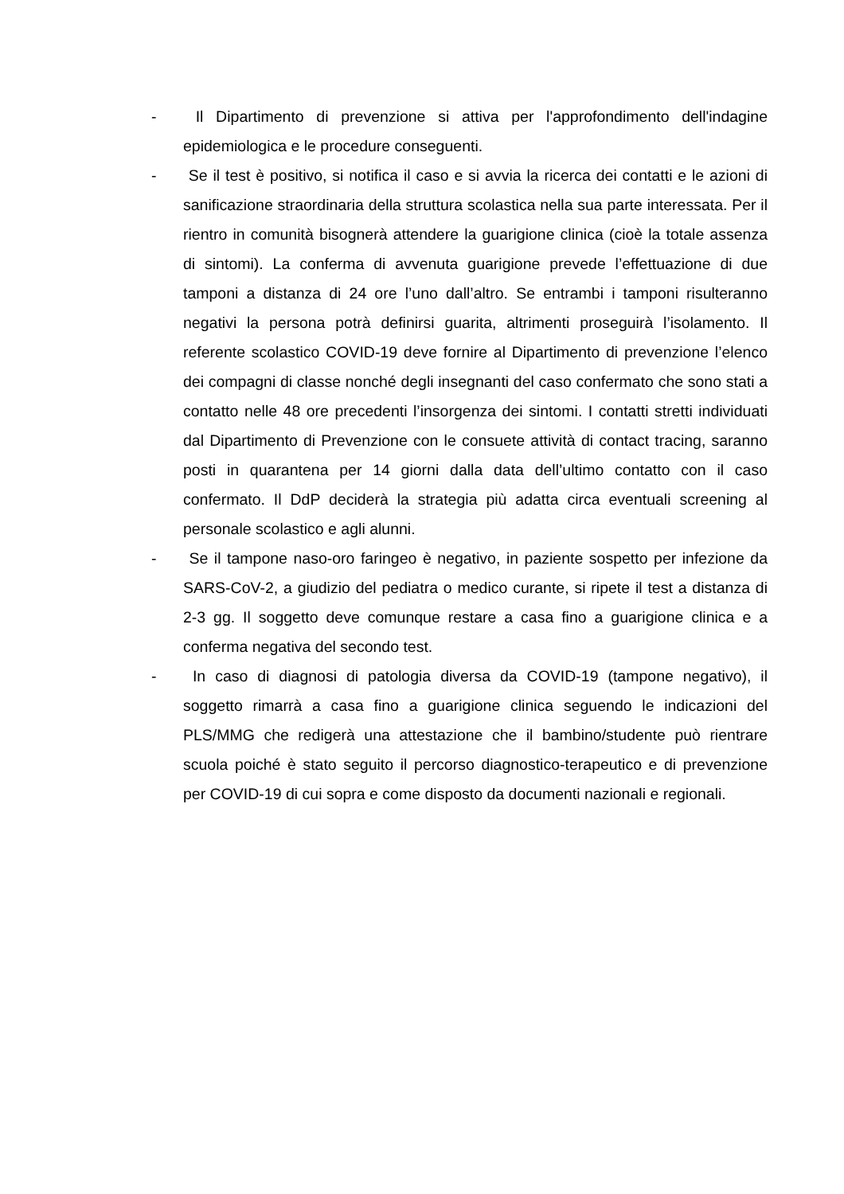- Il Dipartimento di prevenzione si attiva per l'approfondimento dell'indagine epidemiologica e le procedure conseguenti.
- Se il test è positivo, si notifica il caso e si avvia la ricerca dei contatti e le azioni di sanificazione straordinaria della struttura scolastica nella sua parte interessata. Per il rientro in comunità bisognerà attendere la guarigione clinica (cioè la totale assenza di sintomi). La conferma di avvenuta guarigione prevede l’effettuazione di due tamponi a distanza di 24 ore l’uno dall’altro. Se entrambi i tamponi risulteranno negativi la persona potrà definirsi guarita, altrimenti proseguirà l’isolamento. Il referente scolastico COVID-19 deve fornire al Dipartimento di prevenzione l’elenco dei compagni di classe nonché degli insegnanti del caso confermato che sono stati a contatto nelle 48 ore precedenti l’insorgenza dei sintomi. I contatti stretti individuati dal Dipartimento di Prevenzione con le consuete attività di contact tracing, saranno posti in quarantena per 14 giorni dalla data dell’ultimo contatto con il caso confermato. Il DdP deciderà la strategia più adatta circa eventuali screening al personale scolastico e agli alunni.
- Se il tampone naso-oro faringeo è negativo, in paziente sospetto per infezione da SARS-CoV-2, a giudizio del pediatra o medico curante, si ripete il test a distanza di 2-3 gg. Il soggetto deve comunque restare a casa fino a guarigione clinica e a conferma negativa del secondo test.
- In caso di diagnosi di patologia diversa da COVID-19 (tampone negativo), il soggetto rimarrà a casa fino a guarigione clinica seguendo le indicazioni del PLS/MMG che redigerà una attestazione che il bambino/studente può rientrare scuola poiché è stato seguito il percorso diagnostico-terapeutico e di prevenzione per COVID-19 di cui sopra e come disposto da documenti nazionali e regionali.